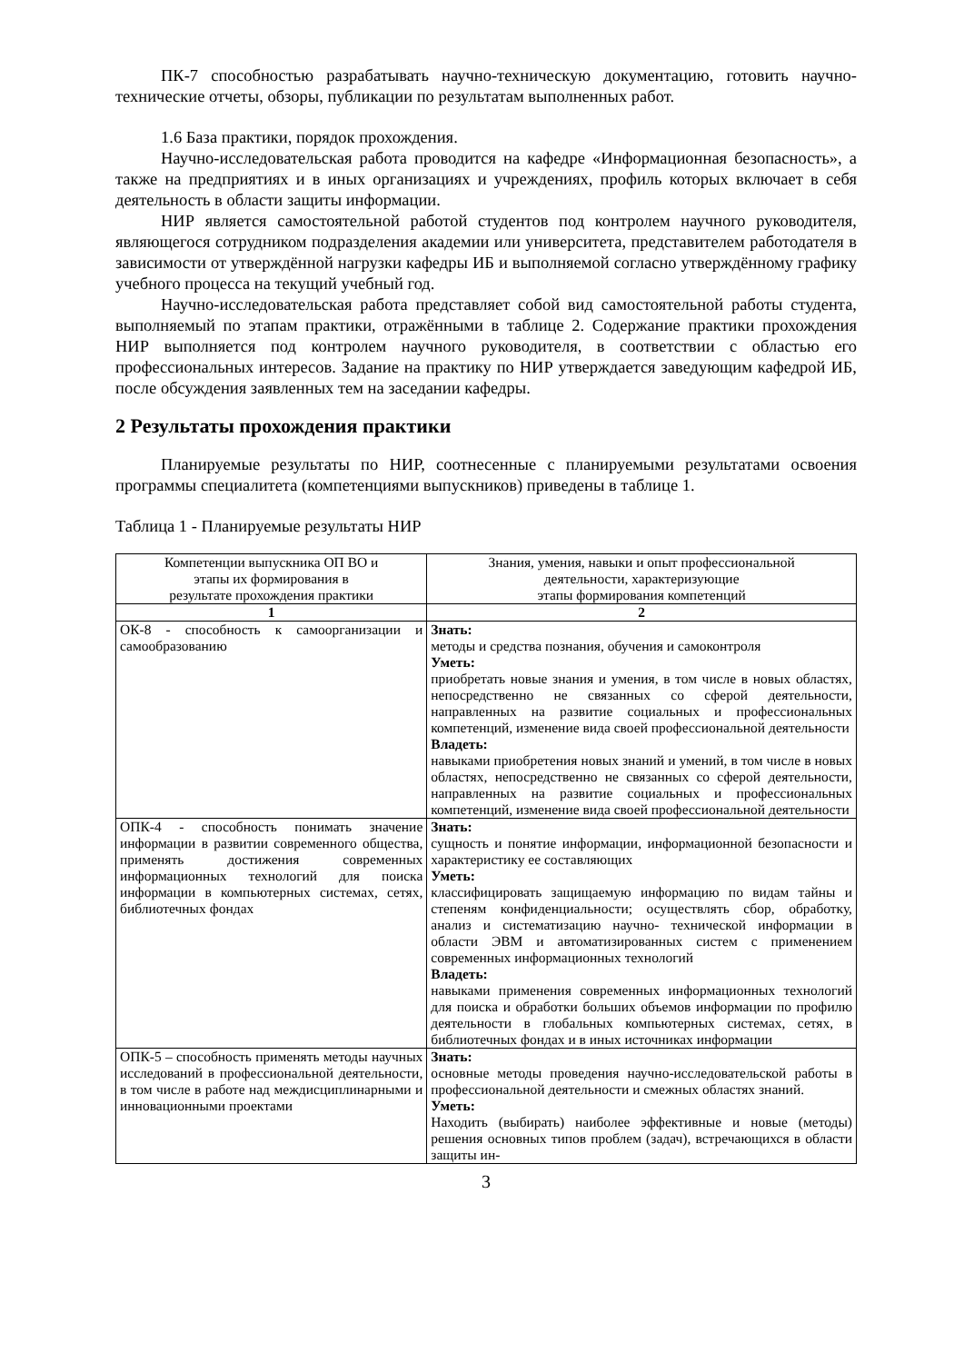ПК-7 способностью разрабатывать научно-техническую документацию, готовить научно-технические отчеты, обзоры, публикации по результатам выполненных работ.
1.6 База практики, порядок прохождения.
Научно-исследовательская работа проводится на кафедре «Информационная безопасность», а также на предприятиях и в иных организациях и учреждениях, профиль которых включает в себя деятельность в области защиты информации.
НИР является самостоятельной работой студентов под контролем научного руководителя, являющегося сотрудником подразделения академии или университета, представителем работодателя в зависимости от утверждённой нагрузки кафедры ИБ и выполняемой согласно утверждённому графику учебного процесса на текущий учебный год.
Научно-исследовательская работа представляет собой вид самостоятельной работы студента, выполняемый по этапам практики, отражёнными в таблице 2. Содержание практики прохождения НИР выполняется под контролем научного руководителя, в соответствии с областью его профессиональных интересов. Задание на практику по НИР утверждается заведующим кафедрой ИБ, после обсуждения заявленных тем на заседании кафедры.
2 Результаты прохождения практики
Планируемые результаты по НИР, соотнесенные с планируемыми результатами освоения программы специалитета (компетенциями выпускников) приведены в таблице 1.
Таблица 1 - Планируемые результаты НИР
| Компетенции выпускника ОП ВО и этапы их формирования в результате прохождения практики | Знания, умения, навыки и опыт профессиональной деятельности, характеризующие этапы формирования компетенций |
| --- | --- |
| 1 | 2 |
| ОК-8 - способность к самоорганизации и самообразованию | Знать: методы и средства познания, обучения и самоконтроля Уметь: приобретать новые знания и умения, в том числе в новых областях, непосредственно не связанных со сферой деятельности, направленных на развитие социальных и профессиональных компетенций, изменение вида своей профессиональной деятельности Владеть: навыками приобретения новых знаний и умений, в том числе в новых областях, непосредственно не связанных со сферой деятельности, направленных на развитие социальных и профессиональных компетенций, изменение вида своей профессиональной деятельности |
| ОПК-4 - способность понимать значение информации в развитии современного общества, применять достижения современных информационных технологий для поиска информации в компьютерных системах, сетях, библиотечных фондах | Знать: сущность и понятие информации, информационной безопасности и характеристику ее составляющих Уметь: классифицировать защищаемую информацию по видам тайны и степеням конфиденциальности; осуществлять сбор, обработку, анализ и систематизацию научно- технической информации в области ЭВМ и автоматизированных систем с применением современных информационных технологий Владеть: навыками применения современных информационных технологий для поиска и обработки больших объемов информации по профилю деятельности в глобальных компьютерных системах, сетях, в библиотечных фондах и в иных источниках информации |
| ОПК-5 – способность применять методы научных исследований в профессиональной деятельности, в том числе в работе над междисциплинарными и инновационными проектами | Знать: основные методы проведения научно-исследовательской работы в профессиональной деятельности и смежных областях знаний. Уметь: Находить (выбирать) наиболее эффективные и новые (методы) решения основных типов проблем (задач), встречающихся в области защиты ин- |
3